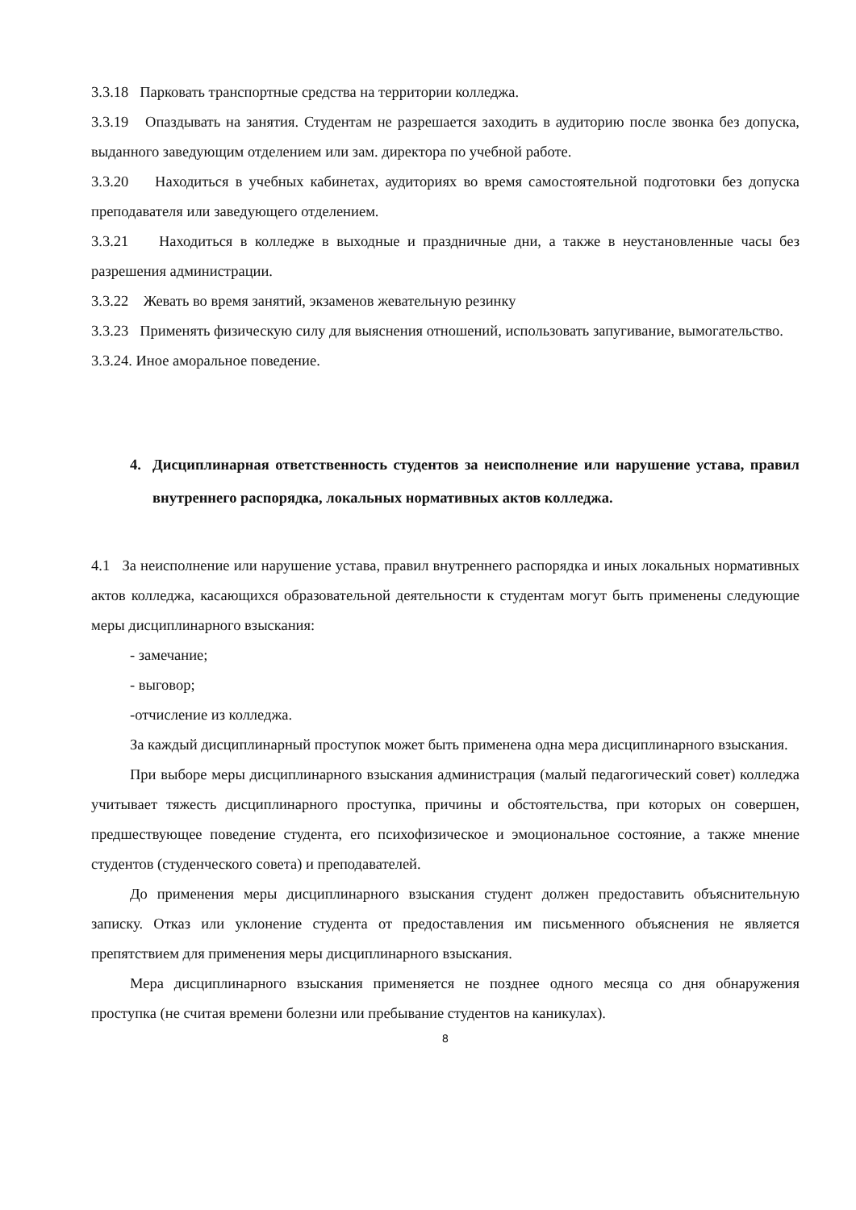3.3.18 Парковать транспортные средства на территории колледжа.
3.3.19 Опаздывать на занятия. Студентам не разрешается заходить в аудиторию после звонка без допуска, выданного заведующим отделением или зам. директора по учебной работе.
3.3.20 Находиться в учебных кабинетах, аудиториях во время самостоятельной подготовки без допуска преподавателя или заведующего отделением.
3.3.21 Находиться в колледже в выходные и праздничные дни, а также в неустановленные часы без разрешения администрации.
3.3.22 Жевать во время занятий, экзаменов жевательную резинку
3.3.23 Применять физическую силу для выяснения отношений, использовать запугивание, вымогательство.
3.3.24. Иное аморальное поведение.
4. Дисциплинарная ответственность студентов за неисполнение или нарушение устава, правил внутреннего распорядка, локальных нормативных актов колледжа.
4.1 За неисполнение или нарушение устава, правил внутреннего распорядка и иных локальных нормативных актов колледжа, касающихся образовательной деятельности к студентам могут быть применены следующие меры дисциплинарного взыскания:
- замечание;
- выговор;
-отчисление из колледжа.
За каждый дисциплинарный проступок может быть применена одна мера дисциплинарного взыскания.
При выборе меры дисциплинарного взыскания администрация (малый педагогический совет) колледжа учитывает тяжесть дисциплинарного проступка, причины и обстоятельства, при которых он совершен, предшествующее поведение студента, его психофизическое и эмоциональное состояние, а также мнение студентов (студенческого совета) и преподавателей.
До применения меры дисциплинарного взыскания студент должен предоставить объяснительную записку. Отказ или уклонение студента от предоставления им письменного объяснения не является препятствием для применения меры дисциплинарного взыскания.
Мера дисциплинарного взыскания применяется не позднее одного месяца со дня обнаружения проступка (не считая времени болезни или пребывание студентов на каникулах).
8